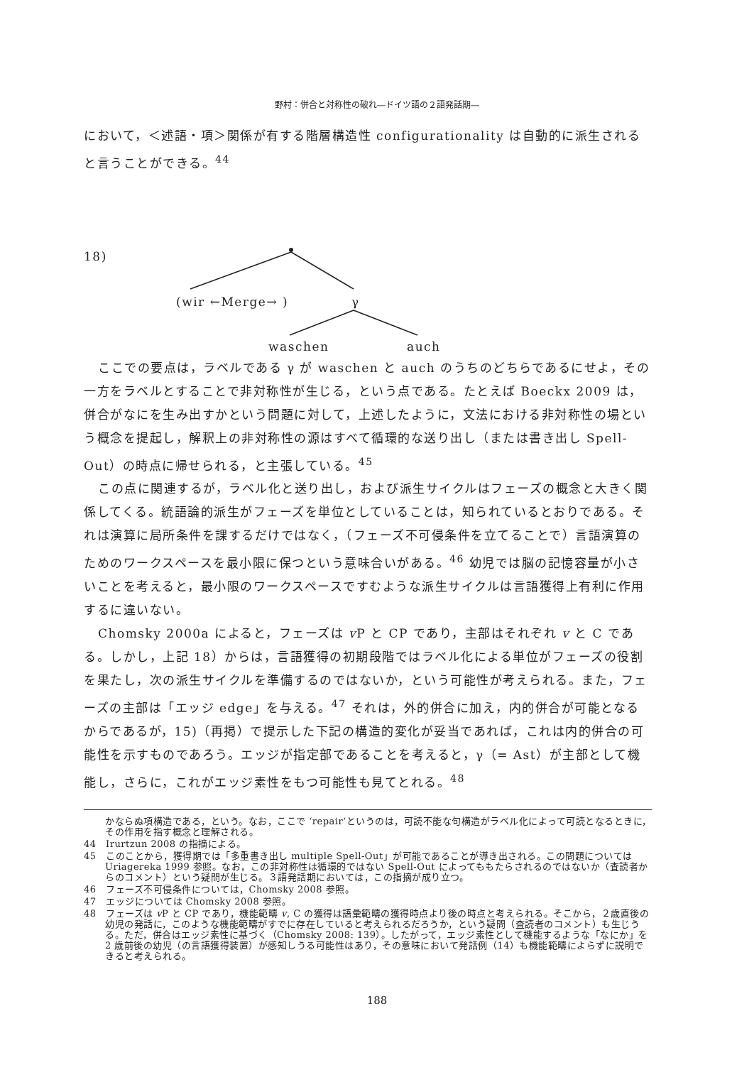野村：併合と対称性の破れ―ドイツ語の２語発話期―
において，＜述語・項＞関係が有する階層構造性 configurationality は自動的に派生されると言うことができる。<sup>44</sup>
18)
(wir ←Merge→ ) γ
waschen auch
ここでの要点は，ラベルである γ が waschen と auch のうちのどちらであるにせよ，その一方をラベルとすることで非対称性が生じる，という点である。たとえば Boeckx 2009 は，併合がなにを生み出すかという問題に対して，上述したように，文法における非対称性の場という概念を提起し，解釈上の非対称性の源はすべて循環的な送り出し（または書き出し Spell-Out）の時点に帰せられる，と主張している。<sup>45</sup>
この点に関連するが，ラベル化と送り出し，および派生サイクルはフェーズの概念と大きく関係してくる。統語論的派生がフェーズを単位としていることは，知られているとおりである。それは演算に局所条件を課するだけではなく，（フェーズ不可侵条件を立てることで）言語演算のためのワークスペースを最小限に保つという意味合いがある。<sup>46</sup> 幼児では脳の記憶容量が小さいことを考えると，最小限のワークスペースですむような派生サイクルは言語獲得上有利に作用するに違いない。
Chomsky 2000a によると，フェーズは v P と CP であり，主部はそれぞれ v と C である。しかし，上記 18）からは，言語獲得の初期段階ではラベル化による単位がフェーズの役割を果たし，次の派生サイクルを準備するのではないか，という可能性が考えられる。また，フェーズの主部は「エッジ edge」を与える。<sup>47</sup> それは，外的併合に加え，内的併合が可能となるからであるが，15)（再掲）で提示した下記の構造的変化が妥当であれば，これは内的併合の可能性を示すものであろう。エッジが指定部であることを考えると，γ（= Ast）が主部として機能し，さらに，これがエッジ素性をもつ可能性も見てとれる。<sup>48</sup>
かならぬ項構造である，という。なお，ここで ‘repair‘というのは，可読不能な句構造がラベル化によって可読となるときに，その作用を指す概念と理解される。
44　Irurtzun 2008 の指摘による。
45　このことから，獲得期では「多重書き出し multiple Spell-Out」が可能であることが導き出される。この問題については Uriagereka 1999 参照。なお，この非対称性は循環的ではない Spell-Out によってももたらされるのではないか（査読者からのコメント）という疑問が生じる。３語発話期においては，この指摘が成り立つ。
46　フェーズ不可侵条件については，Chomsky 2008 参照。
47　エッジについては Chomsky 2008 参照。
48　フェーズは v P と CP であり，機能範疇 v, C の獲得は語彙範疇の獲得時点より後の時点と考えられる。そこから，２歳直後の幼児の発話に，このような機能範疇がすでに存在していると考えられるだろうか，という疑問（査読者のコメント）も生じうる。ただ，併合はエッジ素性に基づく（Chomsky 2008: 139）。したがって，エッジ素性として機能するような「なにか」を 2 歳前後の幼児（の言語獲得装置）が感知しうる可能性はあり，その意味において発話例（14）も機能範疇によらずに説明できると考えられる。
188